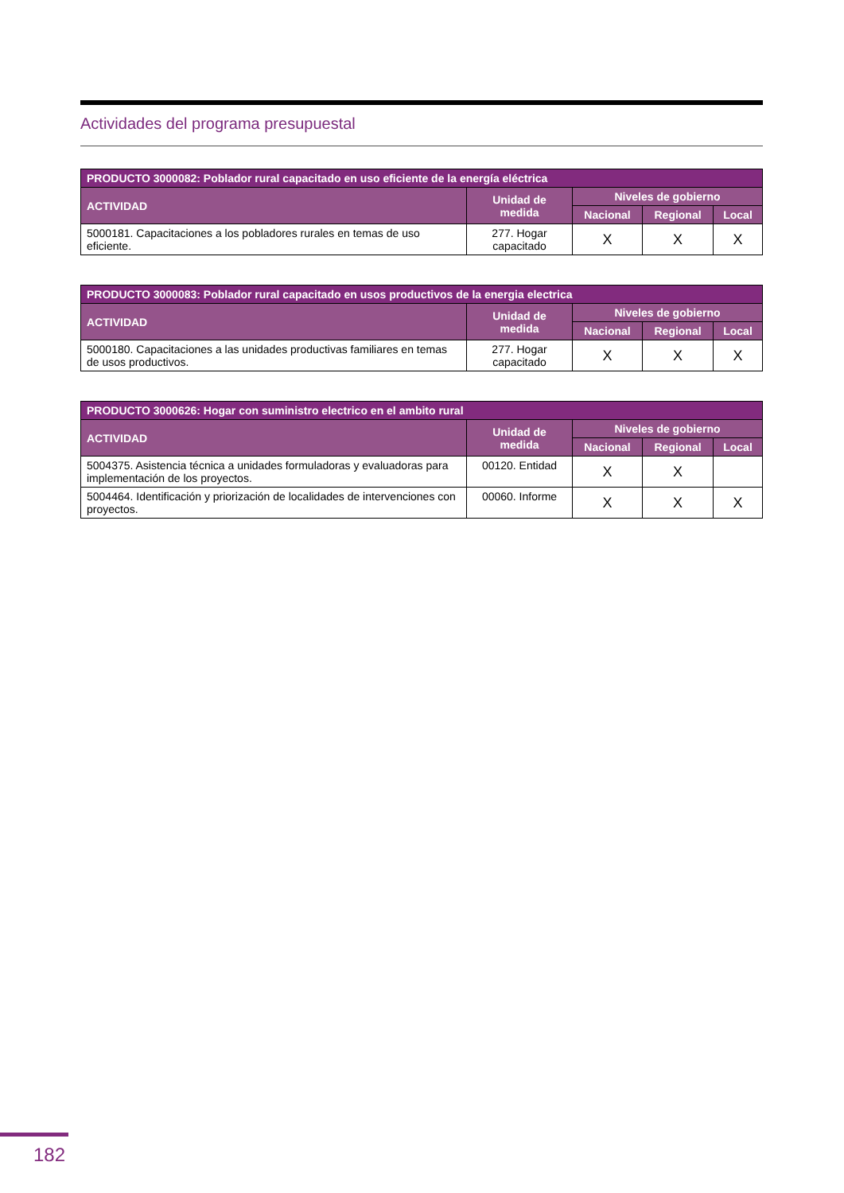Actividades del programa presupuestal
| PRODUCTO 3000082: Poblador rural capacitado en uso eficiente de la energía eléctrica | | | | |
| --- | --- | --- | --- | --- |
| ACTIVIDAD | Unidad de medida | Niveles de gobierno | | |
| | | Nacional | Regional | Local |
| 5000181. Capacitaciones a los pobladores rurales en temas de uso eficiente. | 277. Hogar capacitado | X | X | X |
| PRODUCTO 3000083: Poblador rural capacitado en usos productivos de la energia electrica | | | | |
| --- | --- | --- | --- | --- |
| ACTIVIDAD | Unidad de medida | Niveles de gobierno | | |
| | | Nacional | Regional | Local |
| 5000180. Capacitaciones a las unidades productivas familiares en temas de usos productivos. | 277. Hogar capacitado | X | X | X |
| PRODUCTO 3000626: Hogar con suministro electrico en el ambito rural | | | | |
| --- | --- | --- | --- | --- |
| ACTIVIDAD | Unidad de medida | Niveles de gobierno | | |
| | | Nacional | Regional | Local |
| 5004375. Asistencia técnica a unidades formuladoras y evaluadoras para implementación de los proyectos. | 00120. Entidad | X | X | |
| 5004464. Identificación y priorización de localidades de intervenciones con proyectos. | 00060. Informe | X | X | X |
182